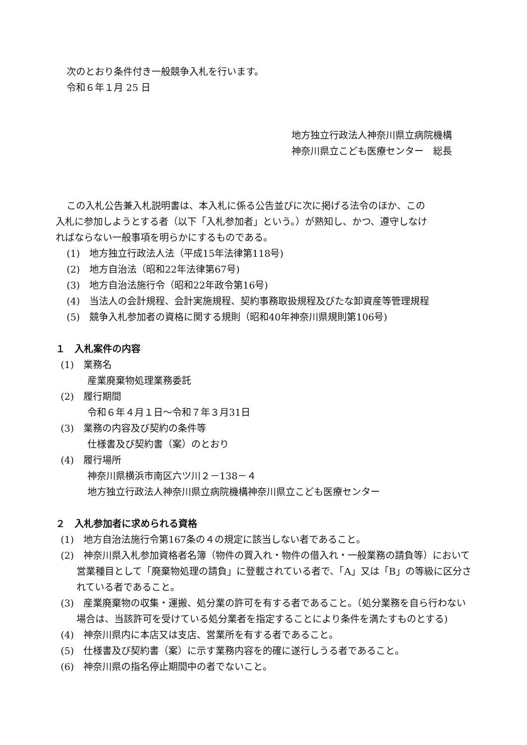次のとおり条件付き一般競争入札を行います。
令和６年１月 25 日
地方独立行政法人神奈川県立病院機構
神奈川県立こども医療センター　総長
この入札公告兼入札説明書は、本入札に係る公告並びに次に掲げる法令のほか、この
入札に参加しようとする者（以下「入札参加者」という。）が熟知し、かつ、遵守しなけ
ればならない一般事項を明らかにするものである。
(1)　地方独立行政法人法（平成15年法律第118号)
(2)　地方自治法（昭和22年法律第67号)
(3)　地方自治法施行令（昭和22年政令第16号)
(4)　当法人の会計規程、会計実施規程、契約事務取扱規程及びたな卸資産等管理規程
(5)　競争入札参加者の資格に関する規則（昭和40年神奈川県規則第106号)
１　入札案件の内容
(1)　業務名
産業廃棄物処理業務委託
(2)　履行期間
令和６年４月１日～令和７年３月31日
(3)　業務の内容及び契約の条件等
仕様書及び契約書（案）のとおり
(4)　履行場所
神奈川県横浜市南区六ツ川２－138－４
地方独立行政法人神奈川県立病院機構神奈川県立こども医療センター
２　入札参加者に求められる資格
(1)　地方自治法施行令第167条の４の規定に該当しない者であること。
(2)　神奈川県入札参加資格者名簿（物件の買入れ・物件の借入れ・一般業務の請負等）において営業種目として「廃棄物処理の請負」に登載されている者で、「A」又は「B」の等級に区分されている者であること。
(3)　産業廃棄物の収集・運搬、処分業の許可を有する者であること。（処分業務を自ら行わない場合は、当該許可を受けている処分業者を指定することにより条件を満たすものとする)
(4)　神奈川県内に本店又は支店、営業所を有する者であること。
(5)　仕様書及び契約書（案）に示す業務内容を的確に遂行しうる者であること。
(6)　神奈川県の指名停止期間中の者でないこと。